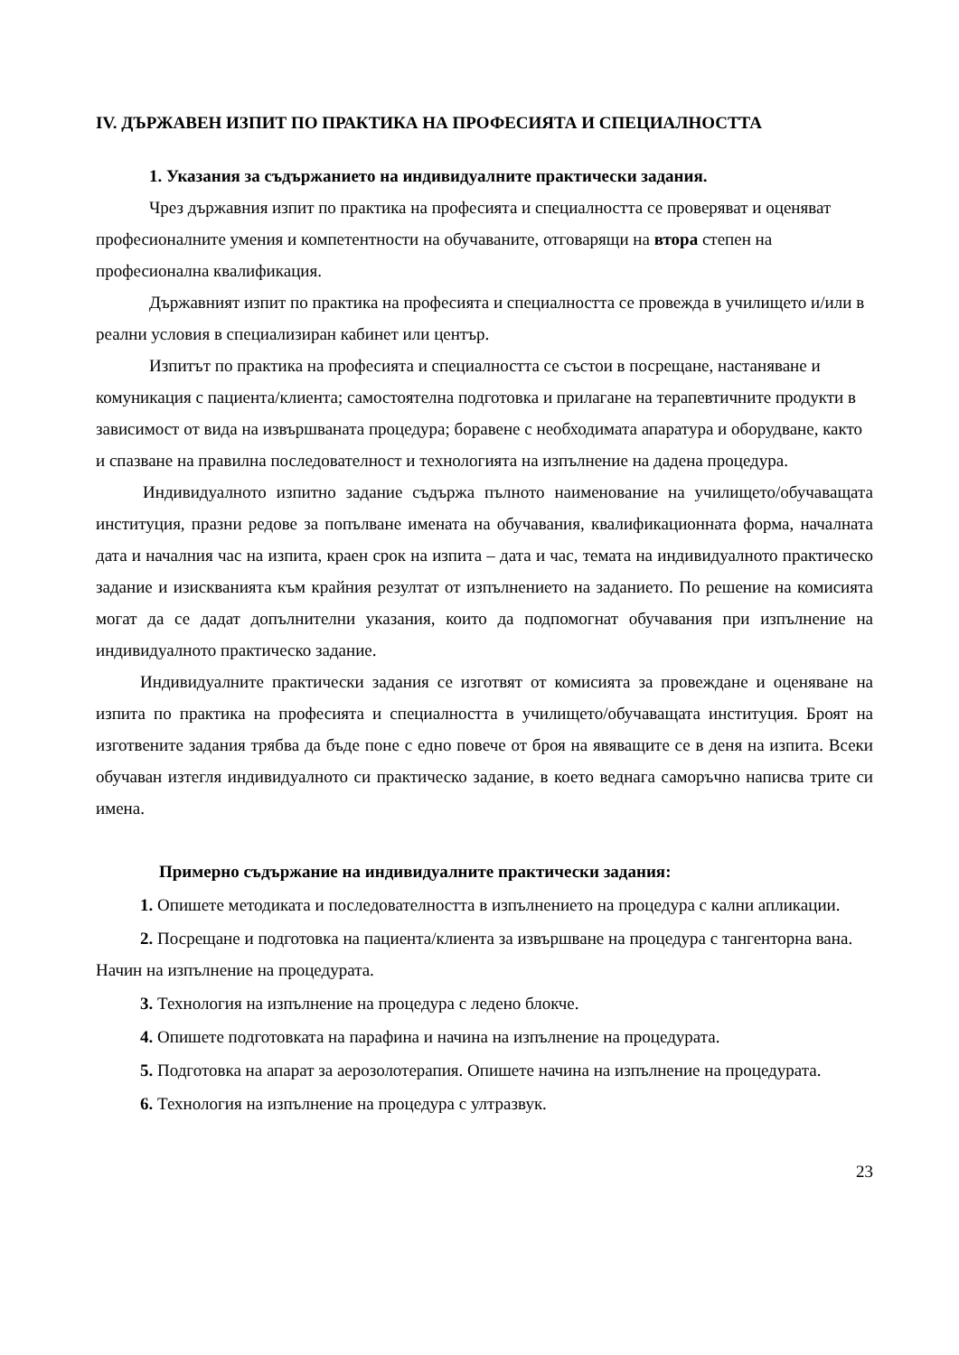IV. ДЪРЖАВЕН ИЗПИТ ПО ПРАКТИКА НА ПРОФЕСИЯТА И СПЕЦИАЛНОСТТА
1. Указания за съдържанието на индивидуалните практически задания.
Чрез държавния изпит по практика на професията и специалността се проверяват и оценяват професионалните умения и компетентности на обучаваните, отговарящи на втора степен на професионална квалификация.
Държавният изпит по практика на професията и специалността се провежда в училището и/или в реални условия в специализиран кабинет или център.
Изпитът по практика на професията и специалността се състои в посрещане, настаняване и комуникация с пациента/клиента; самостоятелна подготовка и прилагане на терапевтичните продукти в зависимост от вида на извършваната процедура; боравене с необходимата апаратура и оборудване, както и спазване на правилна последователност и технологията на изпълнение на дадена процедура.
Индивидуалното изпитно задание съдържа пълното наименование на училището/обучаващата институция, празни редове за попълване имената на обучавания, квалификационната форма, началната дата и началния час на изпита, краен срок на изпита – дата и час, темата на индивидуалното практическо задание и изискванията към крайния резултат от изпълнението на заданието. По решение на комисията могат да се дадат допълнителни указания, които да подпомогнат обучавания при изпълнение на индивидуалното практическо задание.
Индивидуалните практически задания се изготвят от комисията за провеждане и оценяване на изпита по практика на професията и специалността в училището/обучаващата институция. Броят на изготвените задания трябва да бъде поне с едно повече от броя на явяващите се в деня на изпита. Всеки обучаван изтегля индивидуалното си практическо задание, в което веднага саморъчно написва трите си имена.
Примерно съдържание на индивидуалните практически задания:
1. Опишете методиката и последователността в изпълнението на процедура с кални апликации.
2. Посрещане и подготовка на пациента/клиента за извършване на процедура с тангенторна вана. Начин на изпълнение на процедурата.
3. Технология на изпълнение на процедура с ледено блокче.
4. Опишете подготовката на парафина и начина на изпълнение на процедурата.
5. Подготовка на апарат за аерозолотерапия. Опишете начина на изпълнение на процедурата.
6. Технология на изпълнение на процедура с ултразвук.
23